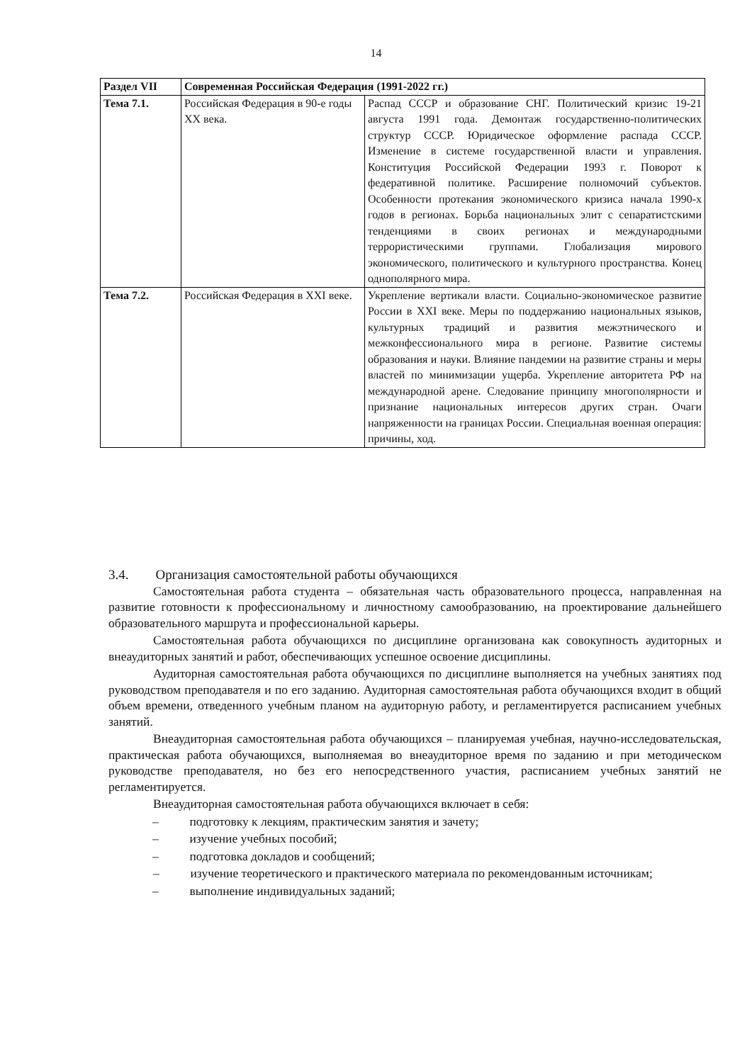14
| Раздел VII | Современная Российская Федерация (1991-2022 гг.) | |
| --- | --- | --- |
| Тема 7.1. | Российская Федерация в 90-е годы XX века. | Распад СССР и образование СНГ. Политический кризис 19-21 августа 1991 года. Демонтаж государственно-политических структур СССР. Юридическое оформление распада СССР. Изменение в системе государственной власти и управления. Конституция Российской Федерации 1993 г. Поворот к федеративной политике. Расширение полномочий субъектов. Особенности протекания экономического кризиса начала 1990-х годов в регионах. Борьба национальных элит с сепаратистскими тенденциями в своих регионах и международными террористическими группами. Глобализация мирового экономического, политического и культурного пространства. Конец однополярного мира. |
| Тема 7.2. | Российская Федерация в XXI веке. | Укрепление вертикали власти. Социально-экономическое развитие России в XXI веке. Меры по поддержанию национальных языков, культурных традиций и развития межэтнического и межконфессионального мира в регионе. Развитие системы образования и науки. Влияние пандемии на развитие страны и меры властей по минимизации ущерба. Укрепление авторитета РФ на международной арене. Следование принципу многополярности и признание национальных интересов других стран. Очаги напряженности на границах России. Специальная военная операция: причины, ход. |
3.4. Организация самостоятельной работы обучающихся
Самостоятельная работа студента – обязательная часть образовательного процесса, направленная на развитие готовности к профессиональному и личностному самообразованию, на проектирование дальнейшего образовательного маршрута и профессиональной карьеры.
Самостоятельная работа обучающихся по дисциплине организована как совокупность аудиторных и внеаудиторных занятий и работ, обеспечивающих успешное освоение дисциплины.
Аудиторная самостоятельная работа обучающихся по дисциплине выполняется на учебных занятиях под руководством преподавателя и по его заданию. Аудиторная самостоятельная работа обучающихся входит в общий объем времени, отведенного учебным планом на аудиторную работу, и регламентируется расписанием учебных занятий.
Внеаудиторная самостоятельная работа обучающихся – планируемая учебная, научно-исследовательская, практическая работа обучающихся, выполняемая во внеаудиторное время по заданию и при методическом руководстве преподавателя, но без его непосредственного участия, расписанием учебных занятий не регламентируется.
Внеаудиторная самостоятельная работа обучающихся включает в себя:
– подготовку к лекциям, практическим занятия и зачету;
– изучение учебных пособий;
– подготовка докладов и сообщений;
– изучение теоретического и практического материала по рекомендованным источникам;
– выполнение индивидуальных заданий;